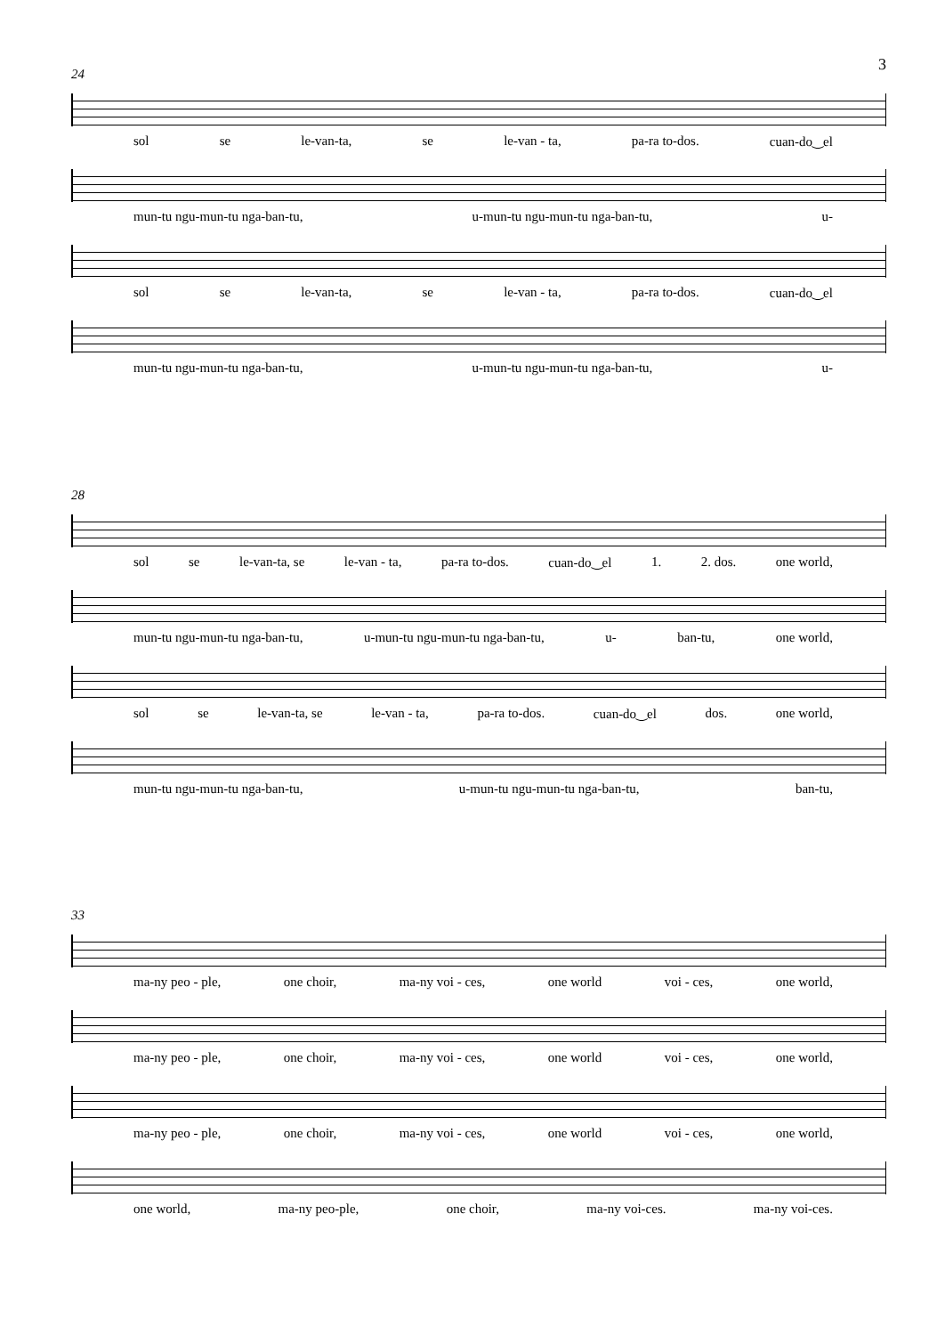3
24
sol se le-van-ta, se le-van - ta, pa-ra to-dos. cuan-do‿el
mun-tu ngu-mun-tu nga-ban-tu, u-mun-tu ngu-mun-tu nga-ban-tu, u-
sol se le-van-ta, se le-van - ta, pa-ra to-dos. cuan-do‿el
mun-tu ngu-mun-tu nga-ban-tu, u-mun-tu ngu-mun-tu nga-ban-tu, u-
28
sol se le-van-ta, se le-van - ta, pa-ra to-dos. cuan-do‿el 1. 2. dos. one world,
mun-tu ngu-mun-tu nga-ban-tu, u-mun-tu ngu-mun-tu nga-ban-tu, u- ban-tu, one world,
sol se le-van-ta, se le-van - ta, pa-ra to-dos. cuan-do‿el dos. one world,
mun-tu ngu-mun-tu nga-ban-tu, u-mun-tu ngu-mun-tu nga-ban-tu, ban-tu,
33
ma-ny peo - ple, one choir, ma-ny voi - ces, one world voi - ces, one world,
ma-ny peo - ple, one choir, ma-ny voi - ces, one world voi - ces, one world,
ma-ny peo - ple, one choir, ma-ny voi - ces, one world voi - ces, one world,
one world, ma-ny peo-ple, one choir, ma-ny voi-ces. ma-ny voi-ces.